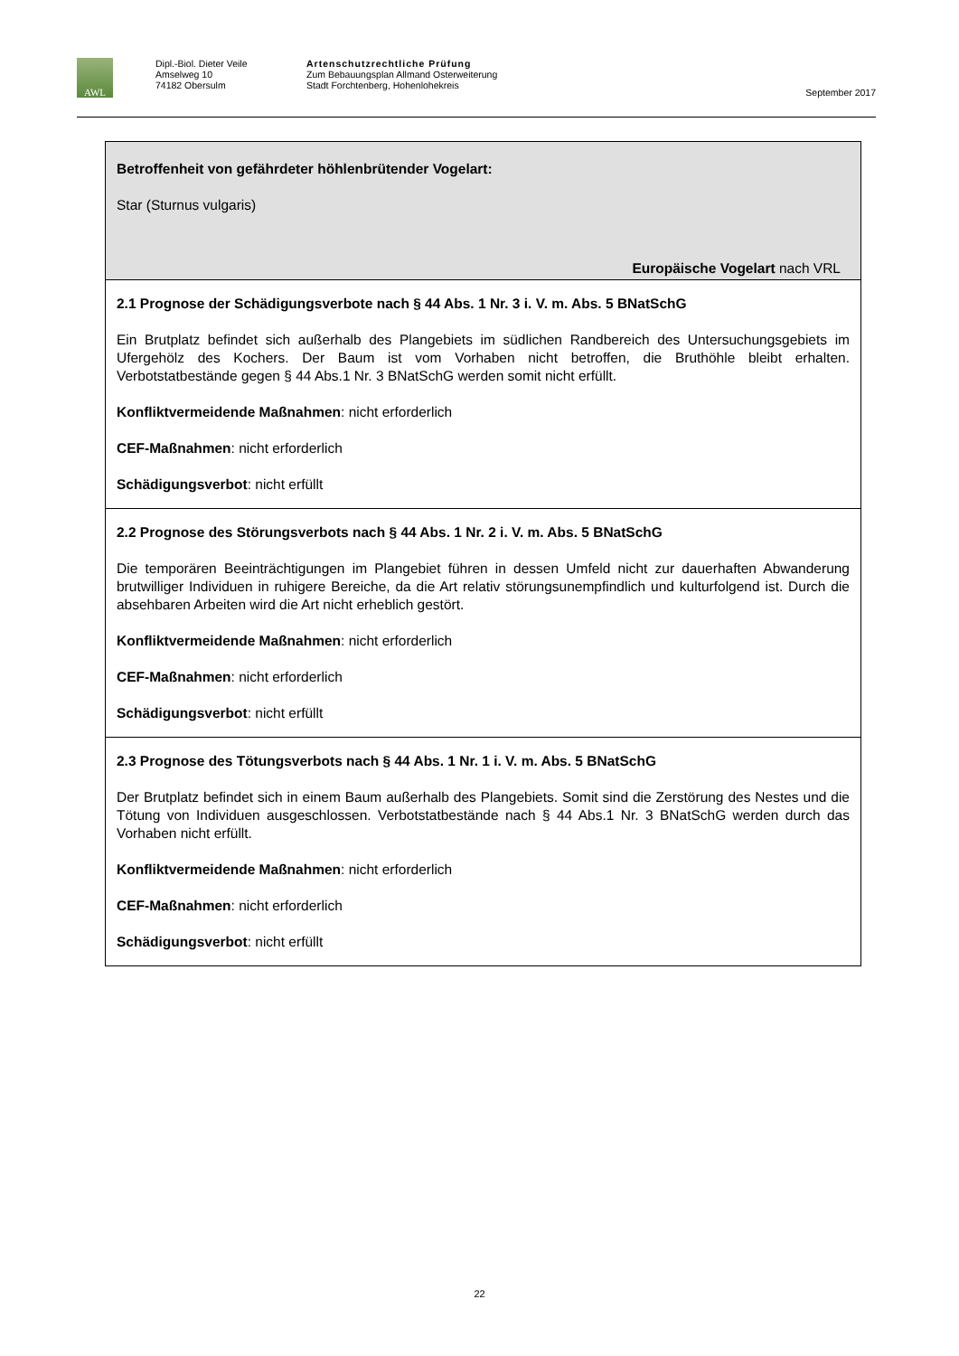AWL
Dipl.-Biol. Dieter Veile
Amselweg 10
74182 Obersulm
Artenschutzrechtliche Prüfung
Zum Bebauungsplan Allmand Osterweiterung
Stadt Forchtenberg, Hohenlohekreis
September 2017
| Betroffenheit von gefährdeter höhlenbrütender Vogelart: Star (Sturnus vulgaris) Europäische Vogelart nach VRL |
| 2.1 Prognose der Schädigungsverbote nach § 44 Abs. 1 Nr. 3 i. V. m. Abs. 5 BNatSchG Ein Brutplatz befindet sich außerhalb des Plangebiets im südlichen Randbereich des Untersuchungsgebiets im Ufergehölz des Kochers. Der Baum ist vom Vorhaben nicht betroffen, die Bruthöhle bleibt erhalten. Verbotstatbestände gegen § 44 Abs.1 Nr. 3 BNatSchG werden somit nicht erfüllt. Konfliktvermeidende Maßnahmen : nicht erforderlich CEF-Maßnahmen : nicht erforderlich Schädigungsverbot : nicht erfüllt |
| 2.2 Prognose des Störungsverbots nach § 44 Abs. 1 Nr. 2 i. V. m. Abs. 5 BNatSchG Die temporären Beeinträchtigungen im Plangebiet führen in dessen Umfeld nicht zur dauerhaften Abwanderung brutwilliger Individuen in ruhigere Bereiche, da die Art relativ störungsunempfindlich und kulturfolgend ist. Durch die absehbaren Arbeiten wird die Art nicht erheblich gestört. Konfliktvermeidende Maßnahmen : nicht erforderlich CEF-Maßnahmen : nicht erforderlich Schädigungsverbot : nicht erfüllt |
| 2.3 Prognose des Tötungsverbots nach § 44 Abs. 1 Nr. 1 i. V. m. Abs. 5 BNatSchG Der Brutplatz befindet sich in einem Baum außerhalb des Plangebiets. Somit sind die Zerstörung des Nestes und die Tötung von Individuen ausgeschlossen. Verbotstatbestände nach § 44 Abs.1 Nr. 3 BNatSchG werden durch das Vorhaben nicht erfüllt. Konfliktvermeidende Maßnahmen : nicht erforderlich CEF-Maßnahmen : nicht erforderlich Schädigungsverbot : nicht erfüllt |
22